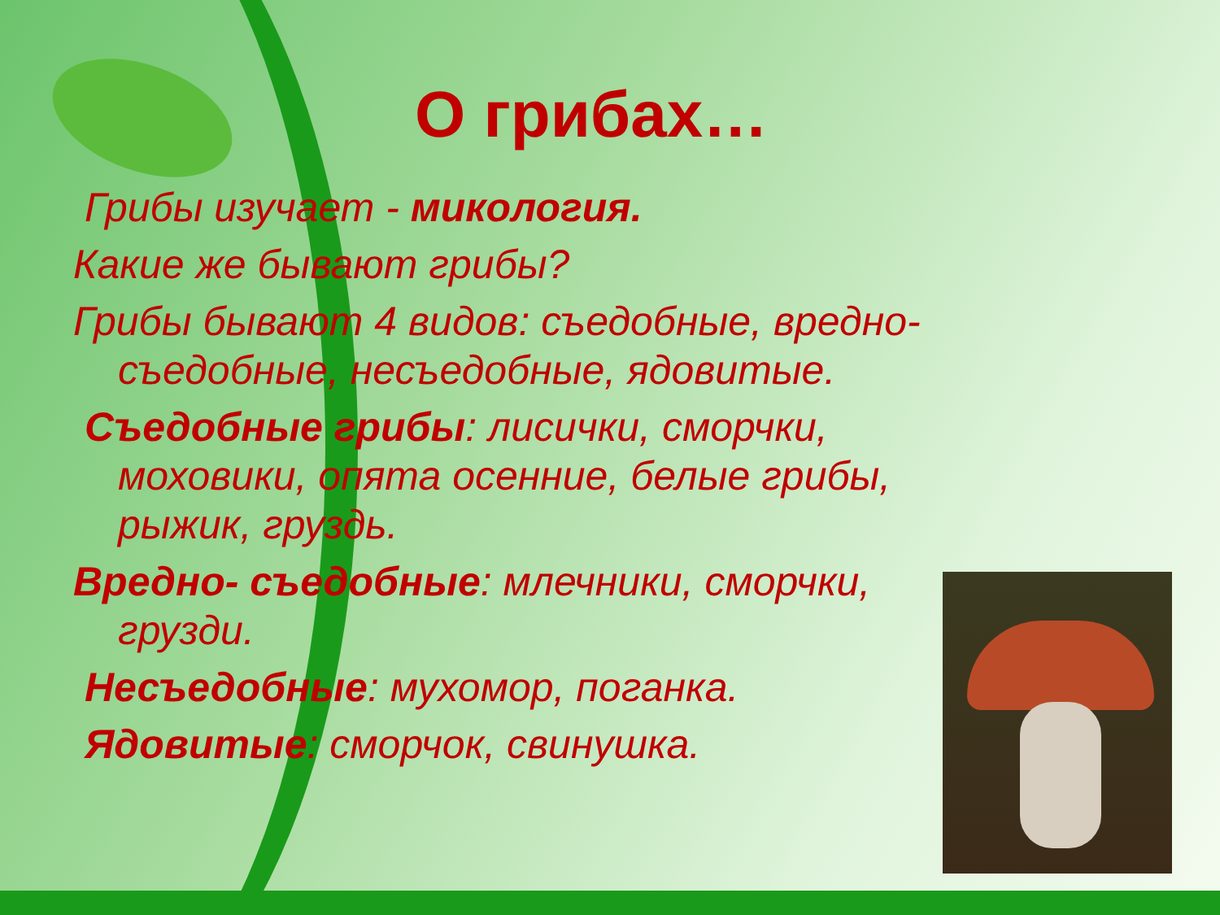О грибах…
Грибы изучает - микология.
Какие же бывают грибы?
Грибы бывают 4 видов: съедобные, вредно- съедобные, несъедобные, ядовитые.
Съедобные грибы: лисички, сморчки, моховики, опята осенние, белые грибы, рыжик, груздь.
Вредно- съедобные: млечники, сморчки, грузди.
Несъедобные: мухомор, поганка.
Ядовитые: сморчок, свинушка.